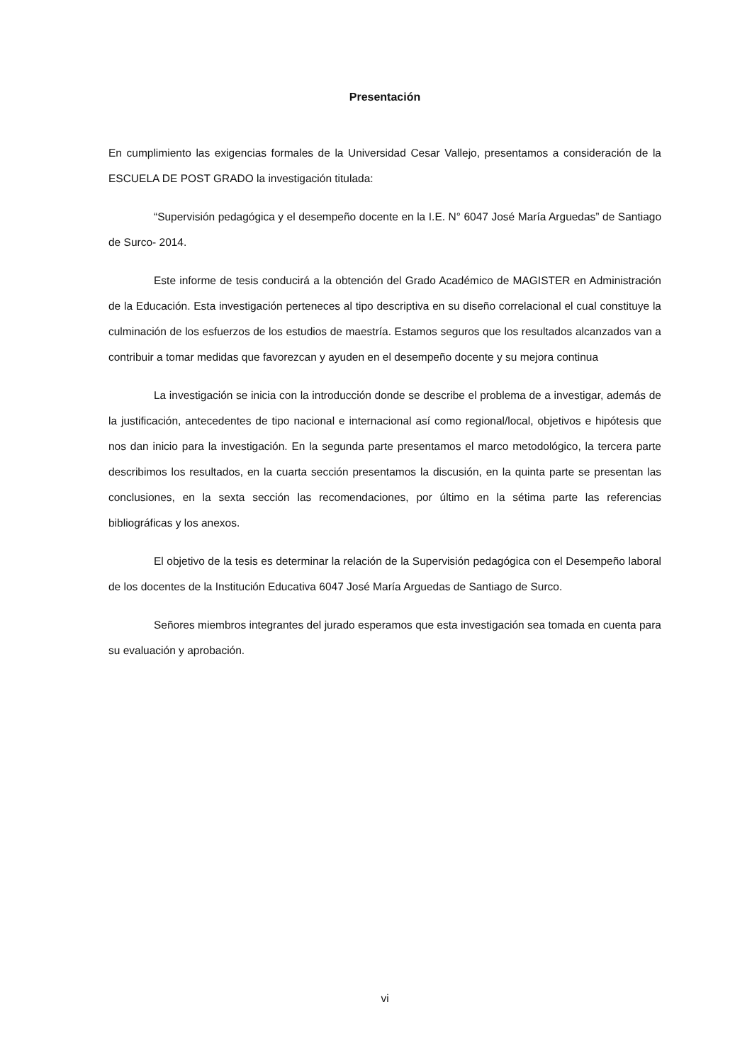Presentación
En cumplimiento las exigencias formales de la Universidad Cesar Vallejo, presentamos a consideración de la ESCUELA DE POST GRADO la investigación titulada:
“Supervisión pedagógica y el desempeño docente en la I.E. N° 6047 José María Arguedas” de Santiago de Surco- 2014.
Este informe de tesis conducirá a la obtención del Grado Académico de MAGISTER en Administración de la Educación. Esta investigación perteneces al tipo descriptiva en su diseño correlacional el cual constituye la culminación de los esfuerzos de los estudios de maestría. Estamos seguros que los resultados alcanzados van a contribuir a tomar medidas que favorezcan y ayuden en el desempeño docente y su mejora continua
La investigación se inicia con la introducción donde se describe el problema de a investigar, además de la justificación, antecedentes de tipo nacional e internacional así como regional/local, objetivos e hipótesis que nos dan inicio para la investigación. En la segunda parte presentamos el marco metodológico, la tercera parte describimos los resultados, en la cuarta sección presentamos la discusión, en la quinta parte se presentan las conclusiones, en la sexta sección las recomendaciones, por último en la sétima parte las referencias bibliográficas y los anexos.
El objetivo de la tesis es determinar la relación de la Supervisión pedagógica con el Desempeño laboral de los docentes de la Institución Educativa 6047 José María Arguedas de Santiago de Surco.
Señores miembros integrantes del jurado esperamos que esta investigación sea tomada en cuenta para su evaluación y aprobación.
vi